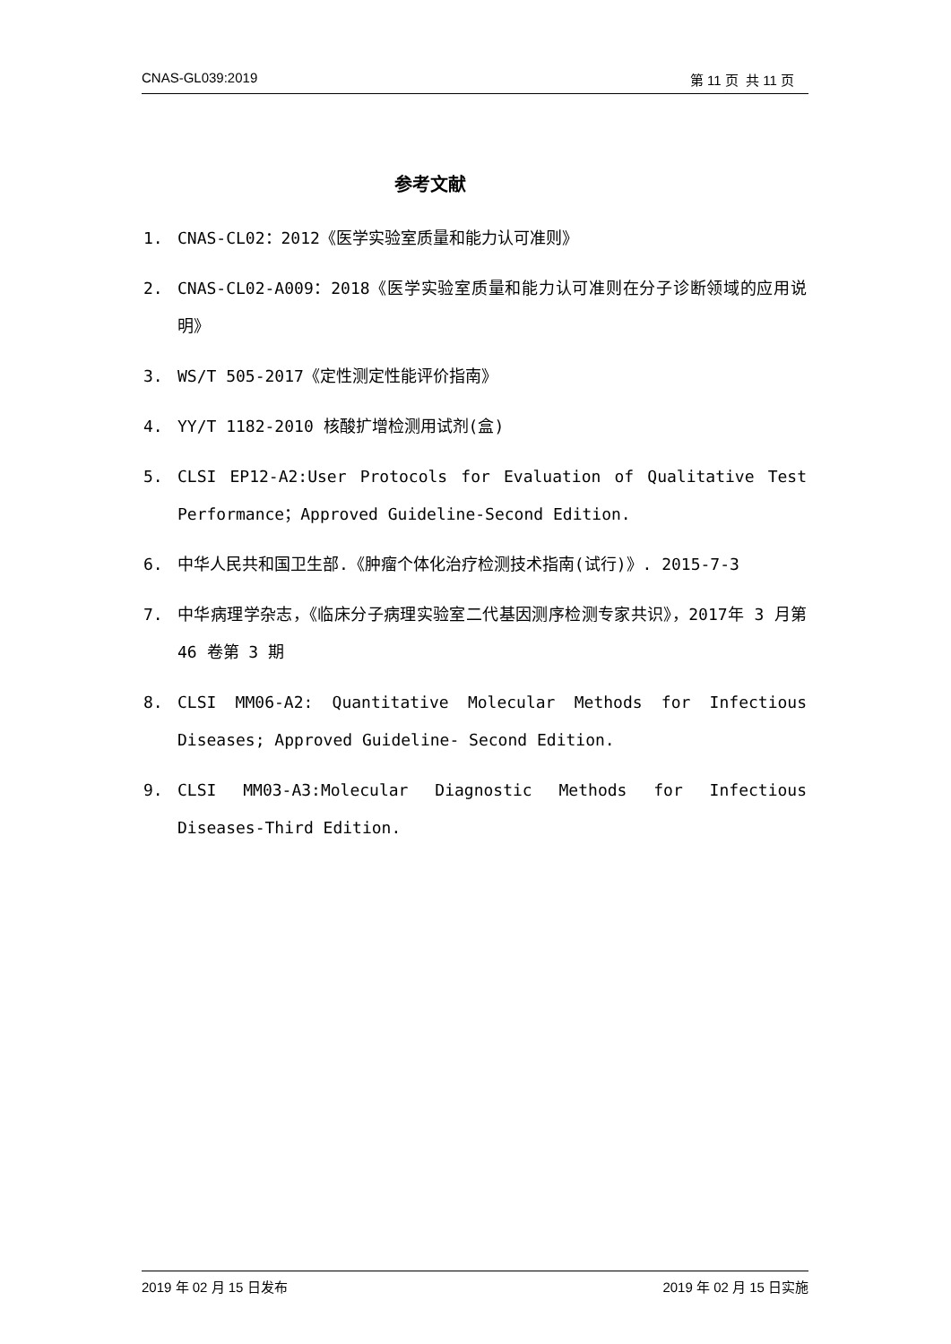CNAS-GL039:2019 第 11 页 共 11 页
参考文献
1. CNAS-CL02：2012《医学实验室质量和能力认可准则》
2. CNAS-CL02-A009：2018《医学实验室质量和能力认可准则在分子诊断领域的应用说明》
3. WS/T 505-2017《定性测定性能评价指南》
4. YY/T 1182-2010 核酸扩增检测用试剂(盒)
5. CLSI EP12-A2:User Protocols for Evaluation of Qualitative Test Performance；Approved Guideline-Second Edition.
6. 中华人民共和国卫生部.《肿瘤个体化治疗检测技术指南(试行)》. 2015-7-3
7. 中华病理学杂志，《临床分子病理实验室二代基因测序检测专家共识》，2017年 3 月第 46 卷第 3 期
8. CLSI MM06-A2: Quantitative Molecular Methods for Infectious Diseases; Approved Guideline- Second Edition.
9. CLSI MM03-A3:Molecular Diagnostic Methods for Infectious Diseases-Third Edition.
2019 年 02 月 15 日发布 2019 年 02 月 15 日实施